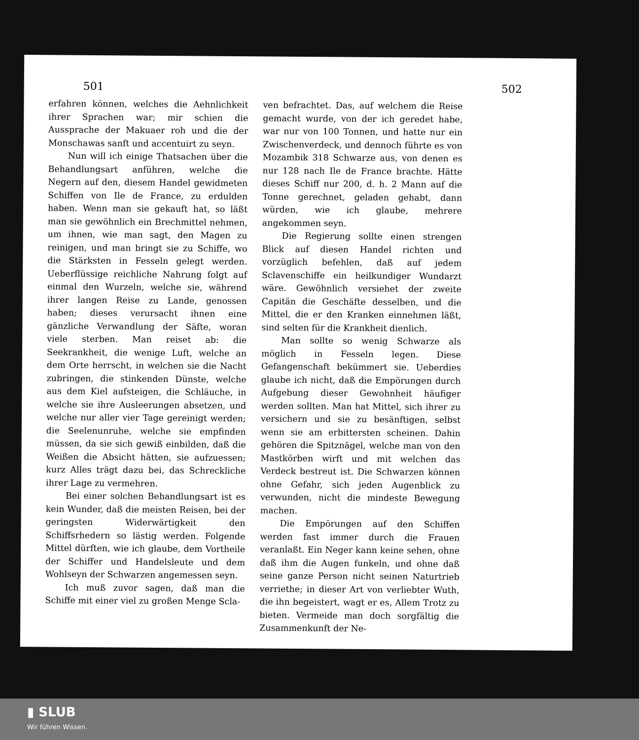501 502
erfahren können, welches die Aehnlichkeit ihrer Sprachen war; mir schien die Aussprache der Makuaer roh und die der Monschawas sanft und accentuirt zu seyn.
Nun will ich einige Thatsachen über die Behandlungsart anführen, welche die Negern auf den, diesem Handel gewidmeten Schiffen von Ile de France, zu erdulden haben. Wenn man sie gekauft hat, so läßt man sie gewöhnlich ein Brechmittel nehmen, um ihnen, wie man sagt, den Magen zu reinigen, und man bringt sie zu Schiffe, wo die Stärksten in Fesseln gelegt werden. Ueberflüssige reichliche Nahrung folgt auf einmal den Wurzeln, welche sie, während ihrer langen Reise zu Lande, genossen haben; dieses verursacht ihnen eine gänzliche Verwandlung der Säfte, woran viele sterben. Man reiset ab: die Seekrankheit, die wenige Luft, welche an dem Orte herrscht, in welchen sie die Nacht zubringen, die stinkenden Dünste, welche aus dem Kiel aufsteigen, die Schläuche, in welche sie ihre Ausleerungen absetzen, und welche nur aller vier Tage gereinigt werden; die Seelenunruhe, welche sie empfinden müssen, da sie sich gewiß einbilden, daß die Weißen die Absicht hätten, sie aufzuessen; kurz Alles trägt dazu bei, das Schreckliche ihrer Lage zu vermehren.
Bei einer solchen Behandlungsart ist es kein Wunder, daß die meisten Reisen, bei der geringsten Widerwärtigkeit den Schiffsrhedern so lästig werden. Folgende Mittel dürften, wie ich glaube, dem Vortheile der Schiffer und Handelsleute und dem Wohlseyn der Schwarzen angemessen seyn.
Ich muß zuvor sagen, daß man die Schiffe mit einer viel zu großen Menge Scla-
ven befrachtet. Das, auf welchem die Reise gemacht wurde, von der ich geredet habe, war nur von 100 Tonnen, und hatte nur ein Zwischenverdeck, und dennoch führte es von Mozambik 318 Schwarze aus, von denen es nur 128 nach Ile de France brachte. Hätte dieses Schiff nur 200, d. h. 2 Mann auf die Tonne gerechnet, geladen gehabt, dann würden, wie ich glaube, mehrere angekommen seyn.
Die Regierung sollte einen strengen Blick auf diesen Handel richten und vorzüglich befehlen, daß auf jedem Sclavenschiffe ein heilkundiger Wundarzt wäre. Gewöhnlich versiehet der zweite Capitän die Geschäfte desselben, und die Mittel, die er den Kranken einnehmen läßt, sind selten für die Krankheit dienlich.
Man sollte so wenig Schwarze als möglich in Fesseln legen. Diese Gefangenschaft bekümmert sie. Ueberdies glaube ich nicht, daß die Empörungen durch Aufgebung dieser Gewohnheit häufiger werden sollten. Man hat Mittel, sich ihrer zu versichern und sie zu besänftigen, selbst wenn sie am erbittersten scheinen. Dahin gehören die Spitznägel, welche man von den Mastkörben wirft und mit welchen das Verdeck bestreut ist. Die Schwarzen können ohne Gefahr, sich jeden Augenblick zu verwunden, nicht die mindeste Bewegung machen.
Die Empörungen auf den Schiffen werden fast immer durch die Frauen veranlaßt. Ein Neger kann keine sehen, ohne daß ihm die Augen funkeln, und ohne daß seine ganze Person nicht seinen Naturtrieb verriethe; in dieser Art von verliebter Wuth, die ihn begeistert, wagt er es, Allem Trotz zu bieten. Vermeide man doch sorgfältig die Zusammenkunft der Ne-
▮ SLUB
Wir führen Wissen.